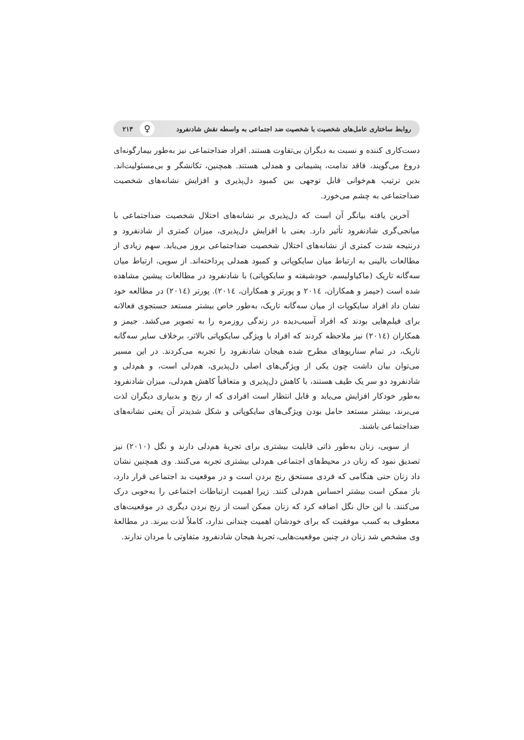روابط ساختاری عامل‌های شخصیت با شخصیت ضد اجتماعی به واسطه نقش شادنفرود ♀ ۲۱۳
دست‌کاری کننده و نسبت به دیگران بی‌تفاوت هستند. افراد ضداجتماعی نیز به‌طور بیمارگونه‌ای دروغ می‌گویند، فاقد ندامت، پشیمانی و همدلی هستند. همچنین، تکانشگر و بی‌مسئولیت‌اند. بدین ترتیب هم‌خوانی قابل توجهی بین کمبود دل‌پذیری و افزایش نشانه‌های شخصیت ضداجتماعی به چشم می‌خورد.
آخرین یافته بیانگر آن است که دل‌پذیری بر نشانه‌های اختلال شخصیت ضداجتماعی با میانجی‌گری شادنفرود تأثیر دارد. یعنی با افزایش دل‌پذیری، میزان کمتری از شادنفرود و درنتیجه شدت کمتری از نشانه‌های اختلال شخصیت ضداجتماعی بروز می‌یابد. سهم زیادی از مطالعات بالینی به ارتباط میان سایکوپاتی و کمبود همدلی پرداخته‌اند. از سویی، ارتباط میان سه‌گانه تاریک (ماکیاولیسم، خودشیفته و سایکوپاتی) با شادنفرود در مطالعات پیشین مشاهده شده است (جیمز و همکاران، ۲۰۱٤ و پورتر و همکاران، ۲۰۱٤). پورتر (۲۰۱٤) در مطالعه خود نشان داد افراد سایکوپات از میان سه‌گانه تاریک، به‌طور خاص بیشتر مستعد جستجوی فعالانه برای فیلم‌هایی بودند که افراد آسیب‌دیده در زندگی روزمره را به تصویر می‌کشد. جیمز و همکاران (۲۰۱٤) نیز ملاحظه کردند که افراد با ویژگی سایکوپاتی بالاتر، برخلاف سایر سه‌گانه تاریک، در تمام سناریوهای مطرح شده هیجان شادنفرود را تجربه می‌کردند. در این مسیر می‌توان بیان داشت چون یکی از ویژگی‌های اصلی دل‌پذیری، هم‌دلی است، و هم‌دلی و شادنفرود دو سر یک طیف هستند، با کاهش دل‌پذیری و متعاقباً کاهش هم‌دلی، میزان شادنفرود به‌طور خودکار افزایش می‌یابد و قابل انتظار است افرادی که از رنج و بدبیاری دیگران لذت می‌برند، بیشتر مستعد حامل بودن ویژگی‌های سایکوپاتی و شکل شدیدتر آن یعنی نشانه‌های ضداجتماعی باشند.
از سویی، زنان به‌طور ذاتی قابلیت بیشتری برای تجربهٔ هم‌دلی دارند و نگل (۲۰۱۰) نیز تصدیق نمود که زنان در محیط‌های اجتماعی هم‌دلی بیشتری تجربه می‌کنند. وی همچنین نشان داد زنان حتی هنگامی که فردی مستحق رنج بردن است و در موقعیت بد اجتماعی قرار دارد، باز ممکن است بیشتر احساس هم‌دلی کنند. زیرا اهمیت ارتباطات اجتماعی را به‌خوبی درک می‌کنند. با این حال نگل اضافه کرد که زنان ممکن است از رنج بردن دیگری در موقعیت‌های معطوف به کسب موفقیت که برای خودشان اهمیت چندانی ندارد، کاملاً لذت ببرند. در مطالعهٔ وی مشخص شد زنان در چنین موقعیت‌هایی، تجربهٔ هیجان شادنفرود متفاوتی با مردان ندارند.